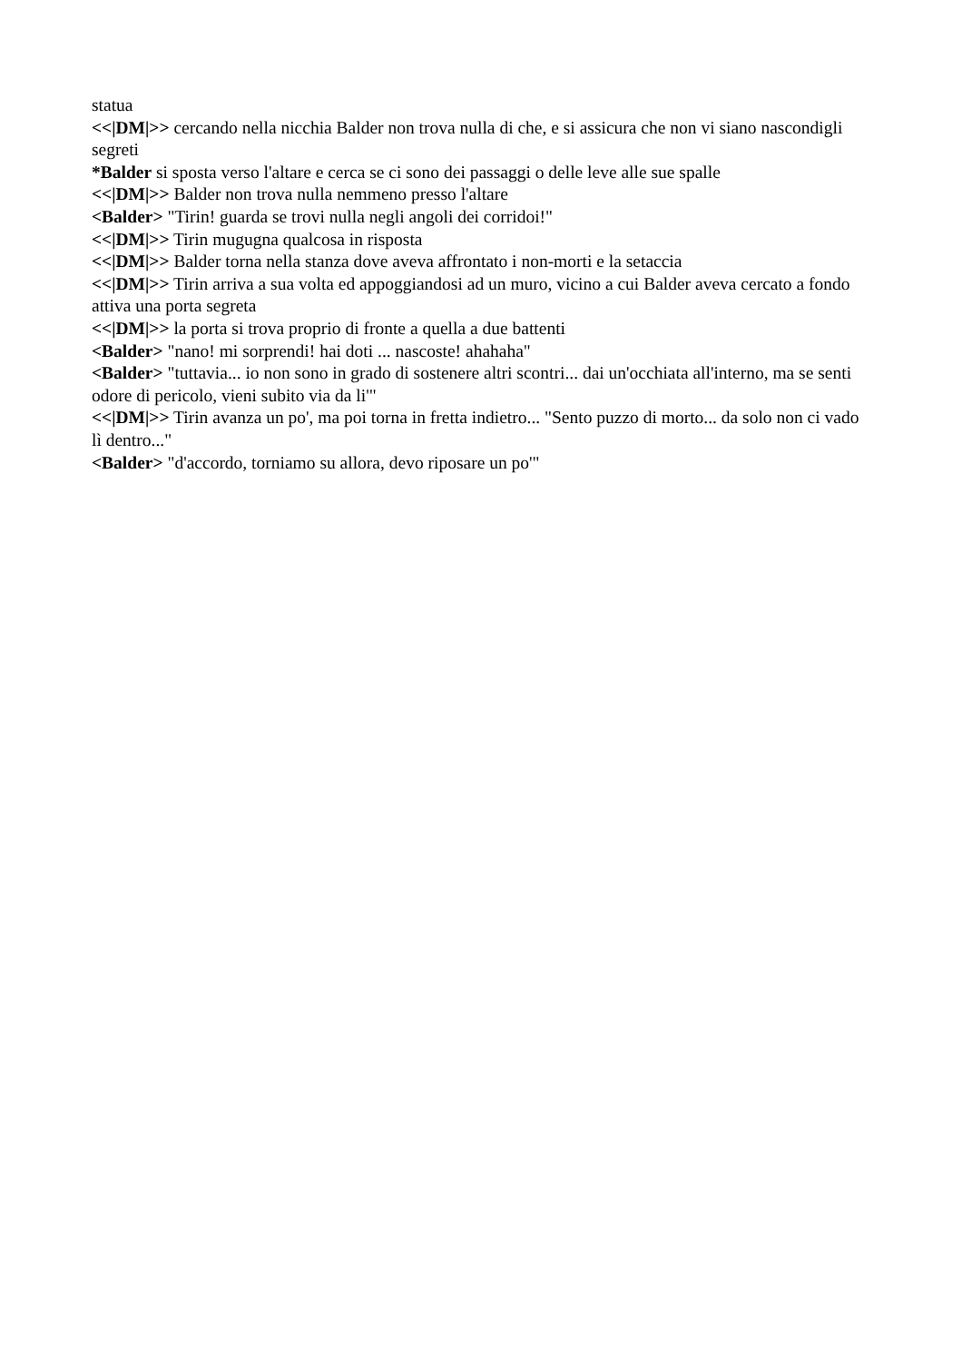statua
<<|DM|>> cercando nella nicchia Balder non trova nulla di che, e si assicura che non vi siano nascondigli segreti
*Balder si sposta verso l'altare e cerca se ci sono dei passaggi o delle leve alle sue spalle
<<|DM|>> Balder non trova nulla nemmeno presso l'altare
<Balder> "Tirin! guarda se trovi nulla negli angoli dei corridoi!"
<<|DM|>> Tirin mugugna qualcosa in risposta
<<|DM|>> Balder torna nella stanza dove aveva affrontato i non-morti e la setaccia
<<|DM|>> Tirin arriva a sua volta ed appoggiandosi ad un muro, vicino a cui Balder aveva cercato a fondo attiva una porta segreta
<<|DM|>> la porta si trova proprio di fronte a quella a due battenti
<Balder> "nano! mi sorprendi! hai doti ... nascoste! ahahaha"
<Balder> "tuttavia... io non sono in grado di sostenere altri scontri... dai un'occhiata all'interno, ma se senti odore di pericolo, vieni subito via da li'"
<<|DM|>> Tirin avanza un po', ma poi torna in fretta indietro... "Sento puzzo di morto... da solo non ci vado lì dentro..."
<Balder> "d'accordo, torniamo su allora, devo riposare un po'"